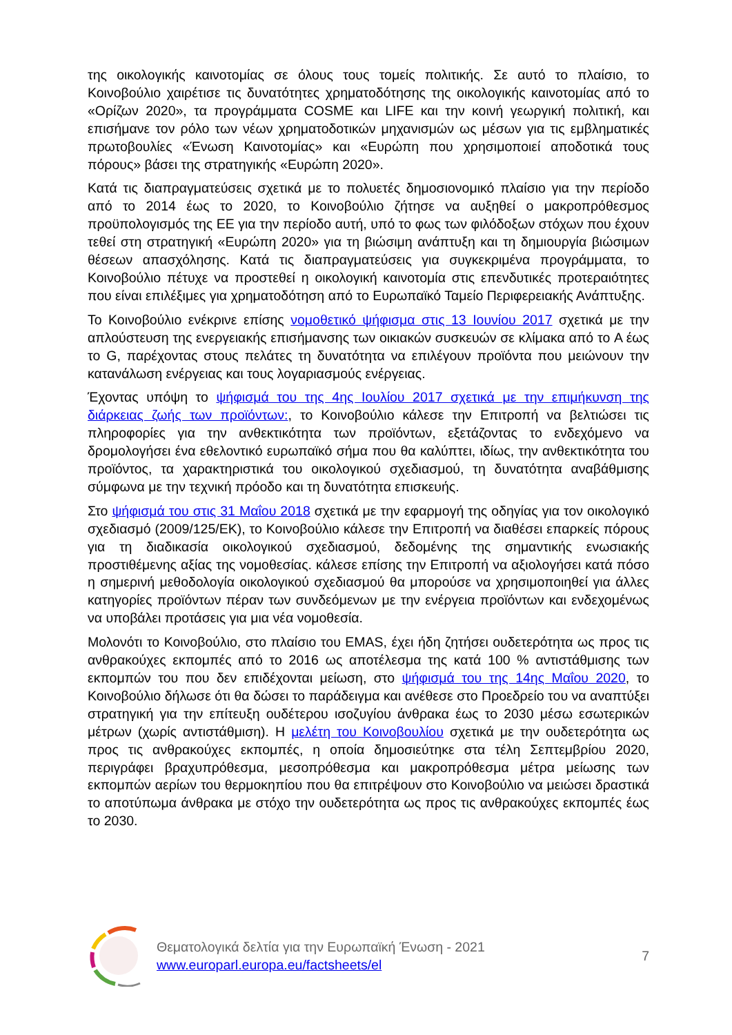της οικολογικής καινοτομίας σε όλους τους τομείς πολιτικής. Σε αυτό το πλαίσιο, το Κοινοβούλιο χαιρέτισε τις δυνατότητες χρηματοδότησης της οικολογικής καινοτομίας από το «Ορίζων 2020», τα προγράμματα COSME και LIFE και την κοινή γεωργική πολιτική, και επισήμανε τον ρόλο των νέων χρηματοδοτικών μηχανισμών ως μέσων για τις εμβληματικές πρωτοβουλίες «Ένωση Καινοτομίας» και «Ευρώπη που χρησιμοποιεί αποδοτικά τους πόρους» βάσει της στρατηγικής «Ευρώπη 2020».
Κατά τις διαπραγματεύσεις σχετικά με το πολυετές δημοσιονομικό πλαίσιο για την περίοδο από το 2014 έως το 2020, το Κοινοβούλιο ζήτησε να αυξηθεί ο μακροπρόθεσμος προϋπολογισμός της ΕΕ για την περίοδο αυτή, υπό το φως των φιλόδοξων στόχων που έχουν τεθεί στη στρατηγική «Ευρώπη 2020» για τη βιώσιμη ανάπτυξη και τη δημιουργία βιώσιμων θέσεων απασχόλησης. Κατά τις διαπραγματεύσεις για συγκεκριμένα προγράμματα, το Κοινοβούλιο πέτυχε να προστεθεί η οικολογική καινοτομία στις επενδυτικές προτεραιότητες που είναι επιλέξιμες για χρηματοδότηση από το Ευρωπαϊκό Ταμείο Περιφερειακής Ανάπτυξης.
Το Κοινοβούλιο ενέκρινε επίσης νομοθετικό ψήφισμα στις 13 Ιουνίου 2017 σχετικά με την απλούστευση της ενεργειακής επισήμανσης των οικιακών συσκευών σε κλίμακα από το A έως το G, παρέχοντας στους πελάτες τη δυνατότητα να επιλέγουν προϊόντα που μειώνουν την κατανάλωση ενέργειας και τους λογαριασμούς ενέργειας.
Έχοντας υπόψη το ψήφισμά του της 4ης Ιουλίου 2017 σχετικά με την επιμήκυνση της διάρκειας ζωής των προϊόντων:, το Κοινοβούλιο κάλεσε την Επιτροπή να βελτιώσει τις πληροφορίες για την ανθεκτικότητα των προϊόντων, εξετάζοντας το ενδεχόμενο να δρομολογήσει ένα εθελοντικό ευρωπαϊκό σήμα που θα καλύπτει, ιδίως, την ανθεκτικότητα του προϊόντος, τα χαρακτηριστικά του οικολογικού σχεδιασμού, τη δυνατότητα αναβάθμισης σύμφωνα με την τεχνική πρόοδο και τη δυνατότητα επισκευής.
Στο ψήφισμά του στις 31 Μαΐου 2018 σχετικά με την εφαρμογή της οδηγίας για τον οικολογικό σχεδιασμό (2009/125/ΕΚ), το Κοινοβούλιο κάλεσε την Επιτροπή να διαθέσει επαρκείς πόρους για τη διαδικασία οικολογικού σχεδιασμού, δεδομένης της σημαντικής ενωσιακής προστιθέμενης αξίας της νομοθεσίας. κάλεσε επίσης την Επιτροπή να αξιολογήσει κατά πόσο η σημερινή μεθοδολογία οικολογικού σχεδιασμού θα μπορούσε να χρησιμοποιηθεί για άλλες κατηγορίες προϊόντων πέραν των συνδεόμενων με την ενέργεια προϊόντων και ενδεχομένως να υποβάλει προτάσεις για μια νέα νομοθεσία.
Μολονότι το Κοινοβούλιο, στο πλαίσιο του EMAS, έχει ήδη ζητήσει ουδετερότητα ως προς τις ανθρακούχες εκπομπές από το 2016 ως αποτέλεσμα της κατά 100 % αντιστάθμισης των εκπομπών του που δεν επιδέχονται μείωση, στο ψήφισμά του της 14ης Μαΐου 2020, το Κοινοβούλιο δήλωσε ότι θα δώσει το παράδειγμα και ανέθεσε στο Προεδρείο του να αναπτύξει στρατηγική για την επίτευξη ουδέτερου ισοζυγίου άνθρακα έως το 2030 μέσω εσωτερικών μέτρων (χωρίς αντιστάθμιση). Η μελέτη του Κοινοβουλίου σχετικά με την ουδετερότητα ως προς τις ανθρακούχες εκπομπές, η οποία δημοσιεύτηκε στα τέλη Σεπτεμβρίου 2020, περιγράφει βραχυπρόθεσμα, μεσοπρόθεσμα και μακροπρόθεσμα μέτρα μείωσης των εκπομπών αερίων του θερμοκηπίου που θα επιτρέψουν στο Κοινοβούλιο να μειώσει δραστικά το αποτύπωμα άνθρακα με στόχο την ουδετερότητα ως προς τις ανθρακούχες εκπομπές έως το 2030.
Θεματολογικά δελτία για την Ευρωπαϊκή Ένωση - 2021
www.europarl.europa.eu/factsheets/el
7